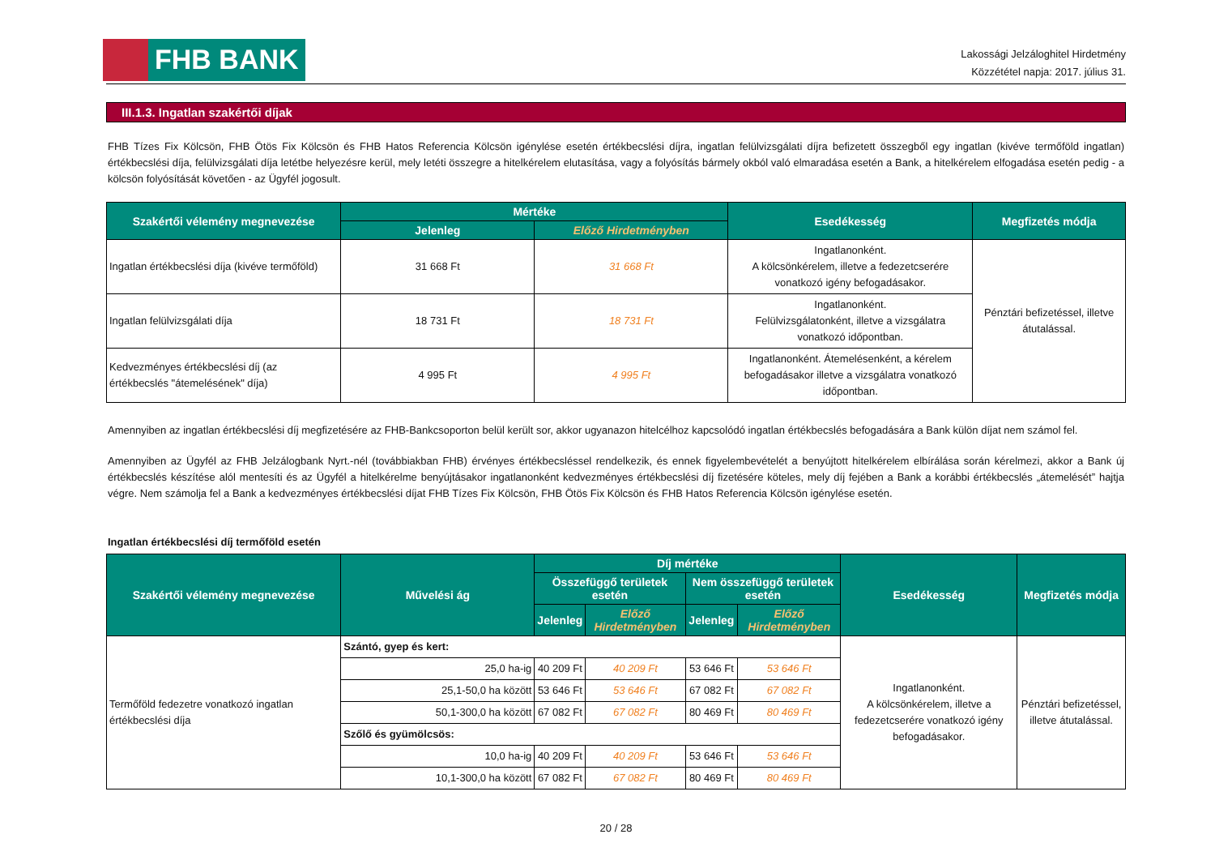FHB BANK
Lakossági Jelzáloghitel Hirdetmény
Közzététel napja: 2017. július 31.
III.1.3. Ingatlan szakértői díjak
FHB Tízes Fix Kölcsön, FHB Ötös Fix Kölcsön és FHB Hatos Referencia Kölcsön igénylése esetén értékbecslési díjra, ingatlan felülvizsgálati díjra befizetett összegből egy ingatlan (kivéve termőföld ingatlan) értékbecslési díja, felülvizsgálati díja letétbe helyezésre kerül, mely letéti összegre a hitelkérelem elutasítása, vagy a folyósítás bármely okból való elmaradása esetén a Bank, a hitelkérelem elfogadása esetén pedig - a kölcsön folyósítását követően - az Ügyfél jogosult.
| Szakértői vélemény megnevezése | Mértéke | | Esedékesség | Megfizetés módja |
| --- | --- | --- | --- | --- |
| | Jelenleg | Előző Hirdetményben | | |
| Ingatlan értékbecslési díja (kivéve termőföld) | 31 668 Ft | 31 668 Ft | Ingatlanonként. A kölcsönkérelem, illetve a fedezetcserére vonatkozó igény befogadásakor. | Pénztári befizetéssel, illetve átutalással. |
| Ingatlan felülvizsgálati díja | 18 731 Ft | 18 731 Ft | Ingatlanonként. Felülvizsgálatonként, illetve a vizsgálatra vonatkozó időpontban. | |
| Kedvezményes értékbecslési díj (az értékbecslés "átemelésének" díja) | 4 995 Ft | 4 995 Ft | Ingatlanonként. Átemelésenként, a kérelem befogadásakor illetve a vizsgálatra vonatkozó időpontban. | |
Amennyiben az ingatlan értékbecslési díj megfizetésére az FHB-Bankcsoporton belül került sor, akkor ugyanazon hitelcélhoz kapcsolódó ingatlan értékbecslés befogadására a Bank külön díjat nem számol fel.
Amennyiben az Ügyfél az FHB Jelzálogbank Nyrt.-nél (továbbiakban FHB) érvényes értékbecsléssel rendelkezik, és ennek figyelembevételét a benyújtott hitelkérelem elbírálása során kérelmezi, akkor a Bank új értékbecslés készítése alól mentesíti és az Ügyfél a hitelkérelme benyújtásakor ingatlanonként kedvezményes értékbecslési díj fizetésére köteles, mely díj fejében a Bank a korábbi értékbecslés „átemelését” hajtja végre. Nem számolja fel a Bank a kedvezményes értékbecslési díjat FHB Tízes Fix Kölcsön, FHB Ötös Fix Kölcsön és FHB Hatos Referencia Kölcsön igénylése esetén.
Ingatlan értékbecslési díj termőföld esetén
| Szakértői vélemény megnevezése | Művelési ág | Díj mértéke | | | | Esedékesség | Megfizetés módja |
| --- | --- | --- | --- | --- | --- | --- | --- |
| | | Összefüggő területek esetén | | Nem összefüggő területek esetén | | | |
| | | Jelenleg | Előző Hirdetményben | Jelenleg | Előző Hirdetményben | | |
| Termőföld fedezetre vonatkozó ingatlan értékbecslési díja | Szántó, gyep és kert: | | | | | Ingatlanonként. A kölcsönkérelem, illetve a fedezetcserére vonatkozó igény befogadásakor. | Pénztári befizetéssel, illetve átutalással. |
| | 25,0 ha-ig | 40 209 Ft | 40 209 Ft | 53 646 Ft | 53 646 Ft | | |
| | 25,1-50,0 ha között | 53 646 Ft | 53 646 Ft | 67 082 Ft | 67 082 Ft | | |
| | 50,1-300,0 ha között | 67 082 Ft | 67 082 Ft | 80 469 Ft | 80 469 Ft | | |
| | Szőlő és gyümölcsös: | | | | | | |
| | 10,0 ha-ig | 40 209 Ft | 40 209 Ft | 53 646 Ft | 53 646 Ft | | |
| | 10,1-300,0 ha között | 67 082 Ft | 67 082 Ft | 80 469 Ft | 80 469 Ft | | |
20 / 28